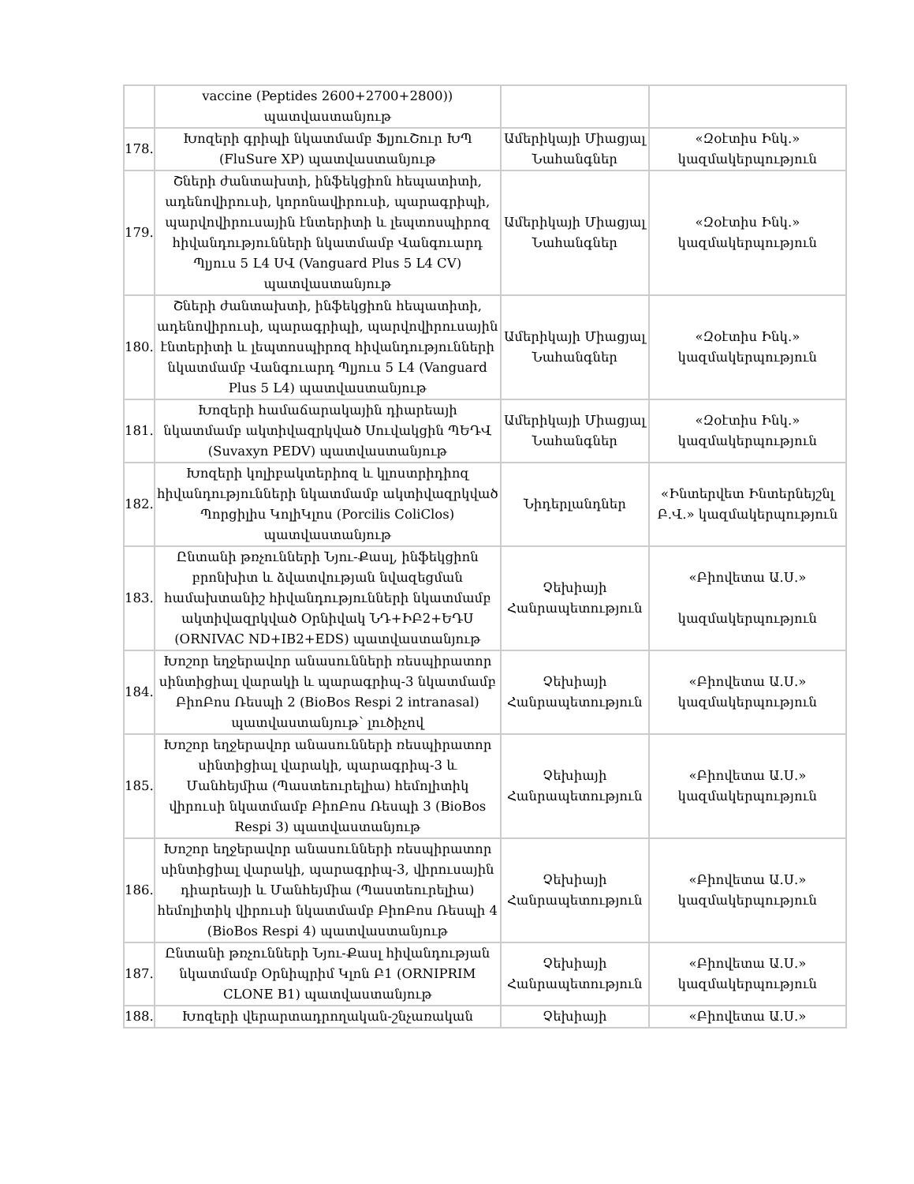| | vaccine (Peptides 2600+2700+2800)) պատվաստանյութ | | |
| 178. | Խոզերի գրիպի նկատմամբ ՖլյուՇուր ԽՊ (FluSure XP) պատվաստանյութ | Ամերիկայի Միացյալ Նահանգներ | «Զօէտիս Ինկ.» կազմակերպություն |
| 179. | Շների ժանտախտի, ինֆեկցիոն հեպատիտի, ադենովիրուսի, կորոնավիրուսի, պարագրիպի, պարվովիրուսային էնտերիտի և լեպտոսպիրոզ հիվանդությունների նկատմամբ Վանգուարդ Պլյուս 5 Լ4 ՍՎ (Vanguard Plus 5 L4 CV) պատվաստանյութ | Ամերիկայի Միացյալ Նահանգներ | «Զօէտիս Ինկ.» կազմակերպություն |
| 180. | Շների ժանտախտի, ինֆեկցիոն հեպատիտի, ադենովիրուսի, պարագրիպի, պարվովիրուսային էնտերիտի և լեպտոսպիրոզ հիվանդությունների նկատմամբ Վանգուարդ Պլյուս 5 Լ4 (Vanguard Plus 5 L4) պատվաստանյութ | Ամերիկայի Միացյալ Նահանգներ | «Զօէտիս Ինկ.» կազմակերպություն |
| 181. | Խոզերի համաճարակային դիարեայի նկատմամբ ակտիվազրկված Սուվակցին ՊԵԴՎ (Suvaxyn PEDV) պատվաստանյութ | Ամերիկայի Միացյալ Նահանգներ | «Զօէտիս Ինկ.» կազմակերպություն |
| 182. | Խոզերի կոլիբակտերիոզ և կլոստրիդիոզ հիվանդությունների նկատմամբ ակտիվազրկված Պորցիլիս ԿոլիԿլոս (Porcilis ColiClos) պատվաստանյութ | Նիդերլանդներ | «Ինտերվետ Ինտերնեյշնլ Բ.Վ.» կազմակերպություն |
| 183. | Ընտանի թռչունների Նյու-Քասլ, ինֆեկցիոն բրոնխիտ և ձվատվության նվազեցման համախտանիշ հիվանդությունների նկատմամբ ակտիվազրկված Օրնիվակ ՆԴ+ԻԲ2+ԵԴՍ (ORNIVAC ND+IB2+EDS) պատվաստանյութ | Չեխիայի Հանրապետություն | «Բիովետա Ա.Ս.» կազմակերպություն |
| 184. | Խոշոր եղջերավոր անասունների ռեսպիրատոր սինտիցիալ վարակի և պարագրիպ-3 նկատմամբ ԲիոԲոս Ռեսպի 2 (BioBos Respi 2 intranasal) պատվաստանյութ՝ լուծիչով | Չեխիայի Հանրապետություն | «Բիովետա Ա.Ս.» կազմակերպություն |
| 185. | Խոշոր եղջերավոր անասունների ռեսպիրատոր սինտիցիալ վարակի, պարագրիպ-3 և Մանհեյմիա (Պաստեուրելիա) հեմոլիտիկ վիրուսի նկատմամբ ԲիոԲոս Ռեսպի 3 (BioBos Respi 3) պատվաստանյութ | Չեխիայի Հանրապետություն | «Բիովետա Ա.Ս.» կազմակերպություն |
| 186. | Խոշոր եղջերավոր անասունների ռեսպիրատոր սինտիցիալ վարակի, պարագրիպ-3, վիրուսային դիարեայի և Մանհեյմիա (Պաստեուրելիա) հեմոլիտիկ վիրուսի նկատմամբ ԲիոԲոս Ռեսպի 4 (BioBos Respi 4) պատվաստանյութ | Չեխիայի Հանրապետություն | «Բիովետա Ա.Ս.» կազմակերպություն |
| 187. | Ընտանի թռչունների Նյու-Քասլ հիվանդության նկատմամբ Օրնիպրիմ Կլոն Բ1 (ORNIPRIM CLONE B1) պատվաստանյութ | Չեխիայի Հանրապետություն | «Բիովետա Ա.Ս.» կազմակերպություն |
| 188. | Խոզերի վերարտադրողական-շնչառական | Չեխիայի | «Բիովետա Ա.Ս.» |